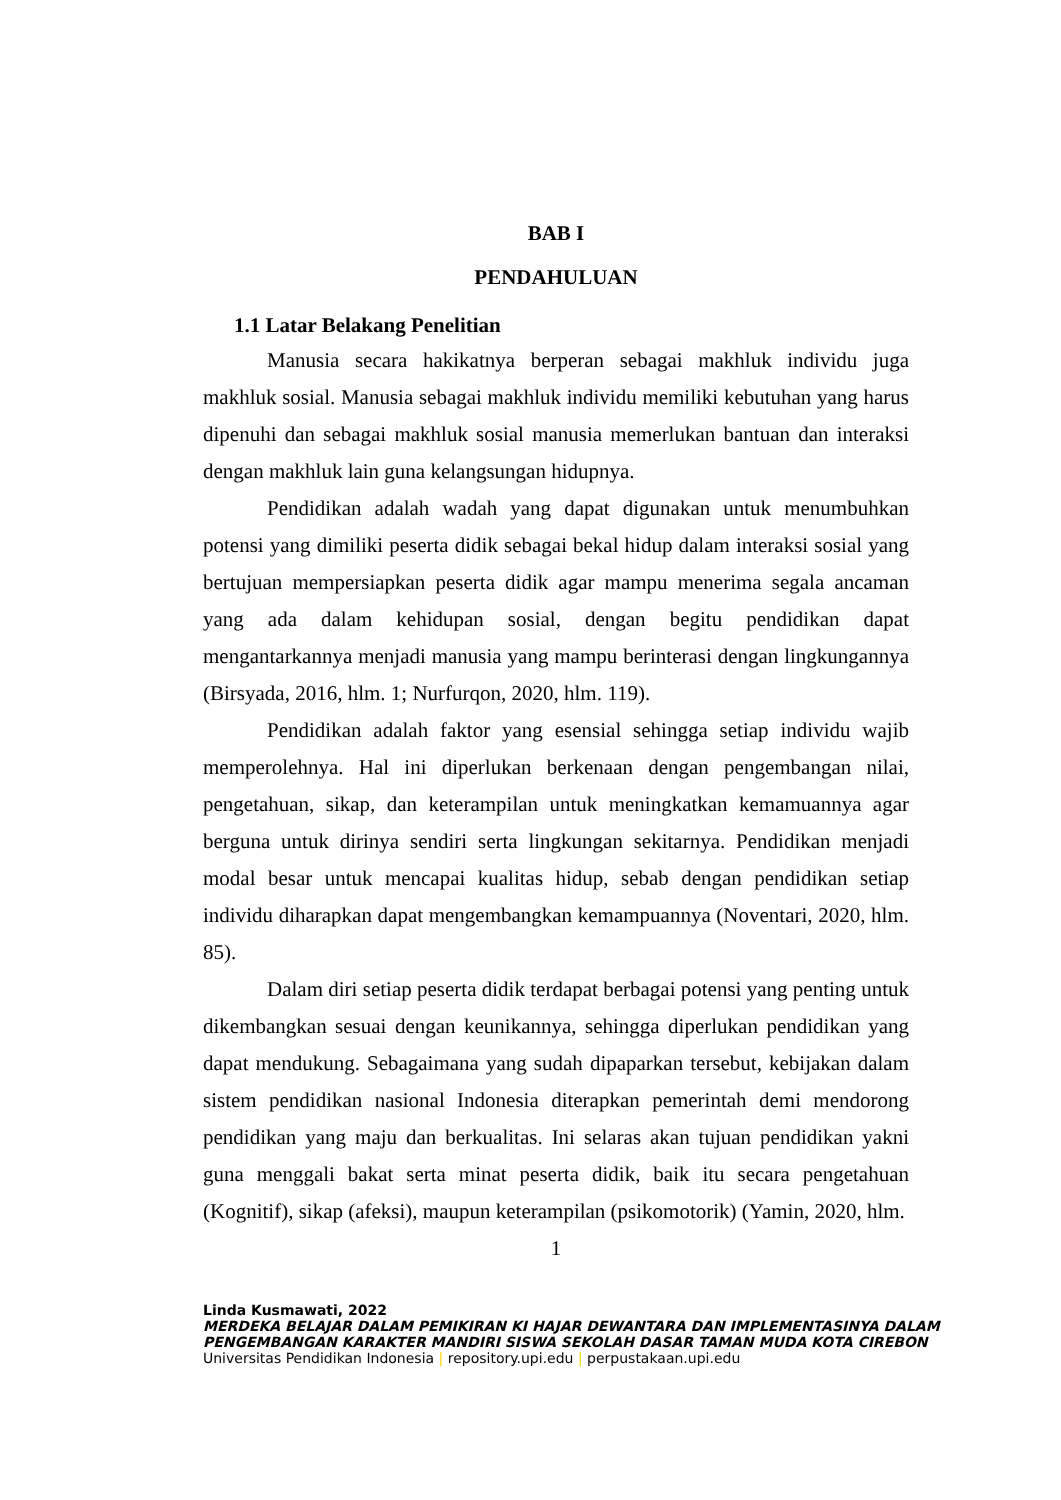BAB I
PENDAHULUAN
1.1 Latar Belakang Penelitian
Manusia secara hakikatnya berperan sebagai makhluk individu juga makhluk sosial. Manusia sebagai makhluk individu memiliki kebutuhan yang harus dipenuhi dan sebagai makhluk sosial manusia memerlukan bantuan dan interaksi dengan makhluk lain guna kelangsungan hidupnya.
Pendidikan adalah wadah yang dapat digunakan untuk menumbuhkan potensi yang dimiliki peserta didik sebagai bekal hidup dalam interaksi sosial yang bertujuan mempersiapkan peserta didik agar mampu menerima segala ancaman yang ada dalam kehidupan sosial, dengan begitu pendidikan dapat mengantarkannya menjadi manusia yang mampu berinterasi dengan lingkungannya (Birsyada, 2016, hlm. 1; Nurfurqon, 2020, hlm. 119).
Pendidikan adalah faktor yang esensial sehingga setiap individu wajib memperolehnya. Hal ini diperlukan berkenaan dengan pengembangan nilai, pengetahuan, sikap, dan keterampilan untuk meningkatkan kemamuannya agar berguna untuk dirinya sendiri serta lingkungan sekitarnya. Pendidikan menjadi modal besar untuk mencapai kualitas hidup, sebab dengan pendidikan setiap individu diharapkan dapat mengembangkan kemampuannya (Noventari, 2020, hlm. 85).
Dalam diri setiap peserta didik terdapat berbagai potensi yang penting untuk dikembangkan sesuai dengan keunikannya, sehingga diperlukan pendidikan yang dapat mendukung. Sebagaimana yang sudah dipaparkan tersebut, kebijakan dalam sistem pendidikan nasional Indonesia diterapkan pemerintah demi mendorong pendidikan yang maju dan berkualitas. Ini selaras akan tujuan pendidikan yakni guna menggali bakat serta minat peserta didik, baik itu secara pengetahuan (Kognitif), sikap (afeksi), maupun keterampilan (psikomotorik) (Yamin, 2020, hlm.
1
Linda Kusmawati, 2022
MERDEKA BELAJAR DALAM PEMIKIRAN KI HAJAR DEWANTARA DAN IMPLEMENTASINYA DALAM
PENGEMBANGAN KARAKTER MANDIRI SISWA SEKOLAH DASAR TAMAN MUDA KOTA CIREBON
Universitas Pendidikan Indonesia | repository.upi.edu | perpustakaan.upi.edu